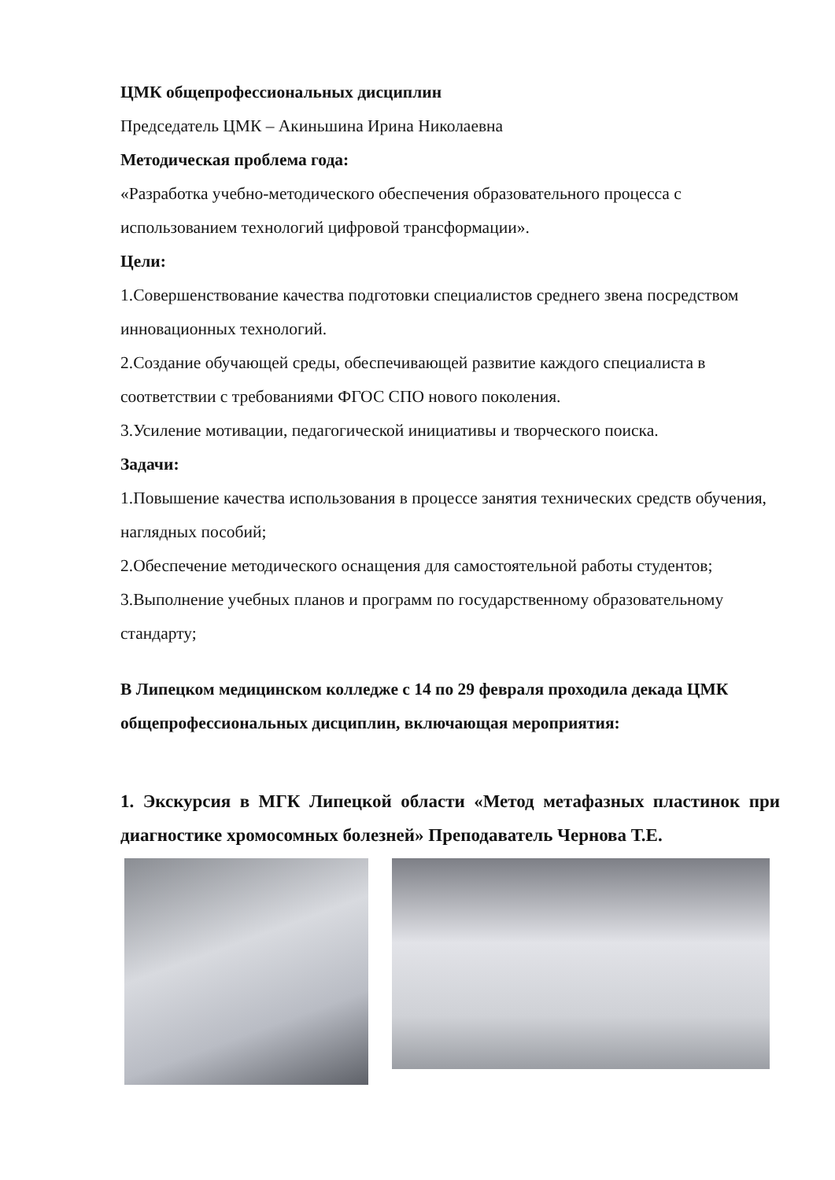ЦМК общепрофессиональных дисциплин
Председатель ЦМК – Акиньшина Ирина Николаевна
Методическая проблема года:
«Разработка учебно-методического обеспечения образовательного процесса с использованием технологий цифровой трансформации».
Цели:
1.Совершенствование качества подготовки специалистов среднего звена посредством инновационных технологий.
2.Создание обучающей среды, обеспечивающей развитие каждого специалиста в соответствии с требованиями ФГОС СПО нового поколения.
3.Усиление мотивации, педагогической инициативы и творческого поиска.
Задачи:
1.Повышение качества использования в процессе занятия технических средств обучения, наглядных пособий;
2.Обеспечение методического оснащения для самостоятельной работы студентов;
3.Выполнение учебных планов и программ по государственному образовательному стандарту;
В Липецком медицинском колледже с 14 по 29 февраля проходила декада ЦМК общепрофессиональных дисциплин, включающая мероприятия:
1. Экскурсия в МГК Липецкой области «Метод метафазных пластинок при диагностике хромосомных болезней» Преподаватель Чернова Т.Е.